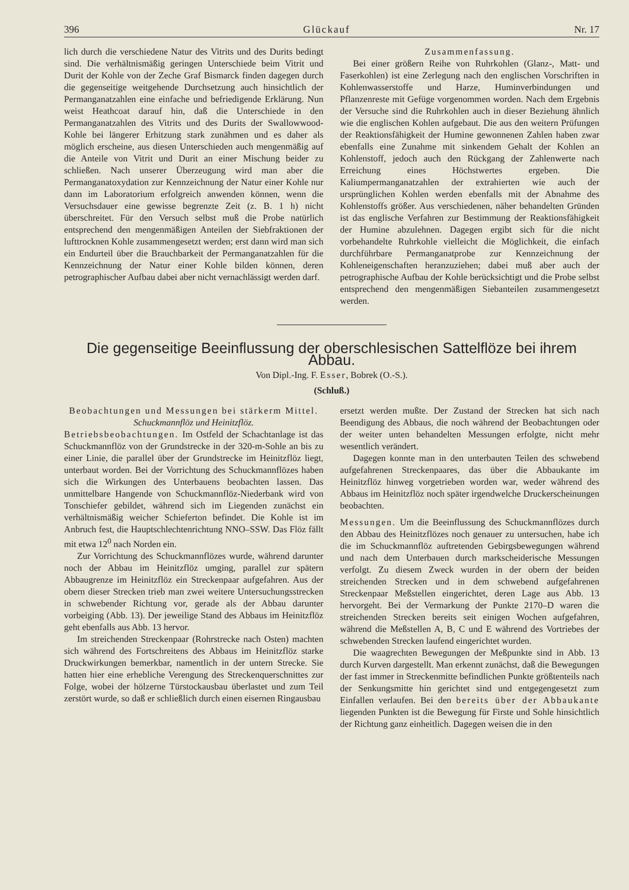396 Glückauf Nr. 17
lich durch die verschiedene Natur des Vitrits und des Durits bedingt sind. Die verhältnismäßig geringen Unterschiede beim Vitrit und Durit der Kohle von der Zeche Graf Bismarck finden dagegen durch die gegenseitige weitgehende Durchsetzung auch hinsichtlich der Permanganatzahlen eine einfache und befriedigende Erklärung. Nun weist Heathcoat darauf hin, daß die Unterschiede in den Permanganatzahlen des Vitrits und des Durits der Swallowwood-Kohle bei längerer Erhitzung stark zunähmen und es daher als möglich erscheine, aus diesen Unterschieden auch mengenmäßig auf die Anteile von Vitrit und Durit an einer Mischung beider zu schließen. Nach unserer Überzeugung wird man aber die Permanganatoxydation zur Kennzeichnung der Natur einer Kohle nur dann im Laboratorium erfolgreich anwenden können, wenn die Versuchsdauer eine gewisse begrenzte Zeit (z. B. 1 h) nicht überschreitet. Für den Versuch selbst muß die Probe natürlich entsprechend den mengenmäßigen Anteilen der Siebfraktionen der lufttrocknen Kohle zusammengesetzt werden; erst dann wird man sich ein Endurteil über die Brauchbarkeit der Permanganatzahlen für die Kennzeichnung der Natur einer Kohle bilden können, deren petrographischer Aufbau dabei aber nicht vernachlässigt werden darf.
Zusammenfassung.
Bei einer größern Reihe von Ruhrkohlen (Glanz-, Matt- und Faserkohlen) ist eine Zerlegung nach den englischen Vorschriften in Kohlenwasserstoffe und Harze, Huminverbindungen und Pflanzenreste mit Gefüge vorgenommen worden. Nach dem Ergebnis der Versuche sind die Ruhrkohlen auch in dieser Beziehung ähnlich wie die englischen Kohlen aufgebaut. Die aus den weitern Prüfungen der Reaktionsfähigkeit der Humine gewonnenen Zahlen haben zwar ebenfalls eine Zunahme mit sinkendem Gehalt der Kohlen an Kohlenstoff, jedoch auch den Rückgang der Zahlenwerte nach Erreichung eines Höchstwertes ergeben. Die Kaliumpermanganatzahlen der extrahierten wie auch der ursprünglichen Kohlen werden ebenfalls mit der Abnahme des Kohlenstoffs größer. Aus verschiedenen, näher behandelten Gründen ist das englische Verfahren zur Bestimmung der Reaktionsfähigkeit der Humine abzulehnen. Dagegen ergibt sich für die nicht vorbehandelte Ruhrkohle vielleicht die Möglichkeit, die einfach durchführbare Permanganatprobe zur Kennzeichnung der Kohleneigenschaften heranzuziehen; dabei muß aber auch der petrographische Aufbau der Kohle berücksichtigt und die Probe selbst entsprechend den mengenmäßigen Siebanteilen zusammengesetzt werden.
Die gegenseitige Beeinflussung der oberschlesischen Sattelflöze bei ihrem Abbau.
Von Dipl.-Ing. F. Esser, Bobrek (O.-S.).
(Schluß.)
Beobachtungen und Messungen bei stärkerm Mittel.
Schuckmannflöz und Heinitzflöz.
Betriebsbeobachtungen. Im Ostfeld der Schachtanlage ist das Schuckmannflöz von der Grundstrecke in der 320-m-Sohle an bis zu einer Linie, die parallel über der Grundstrecke im Heinitzflöz liegt, unterbaut worden. Bei der Vorrichtung des Schuckmannflözes haben sich die Wirkungen des Unterbauens beobachten lassen. Das unmittelbare Hangende von Schuckmannflöz-Niederbank wird von Tonschiefer gebildet, während sich im Liegenden zunächst ein verhältnismäßig weicher Schieferton befindet. Die Kohle ist im Anbruch fest, die Hauptschlechtenrichtung NNO–SSW. Das Flöz fällt mit etwa 12<sup>0</sup> nach Norden ein.
Zur Vorrichtung des Schuckmannflözes wurde, während darunter noch der Abbau im Heinitzflöz umging, parallel zur spätern Abbaugrenze im Heinitzflöz ein Streckenpaar aufgefahren. Aus der obern dieser Strecken trieb man zwei weitere Untersuchungsstrecken in schwebender Richtung vor, gerade als der Abbau darunter vorbeiging (Abb. 13). Der jeweilige Stand des Abbaus im Heinitzflöz geht ebenfalls aus Abb. 13 hervor.
Im streichenden Streckenpaar (Rohrstrecke nach Osten) machten sich während des Fortschreitens des Abbaus im Heinitzflöz starke Druckwirkungen bemerkbar, namentlich in der untern Strecke. Sie hatten hier eine erhebliche Verengung des Streckenquerschnittes zur Folge, wobei der hölzerne Türstockausbau überlastet und zum Teil zerstört wurde, so daß er schließlich durch einen eisernen Ringausbau
ersetzt werden mußte. Der Zustand der Strecken hat sich nach Beendigung des Abbaus, die noch während der Beobachtungen oder der weiter unten behandelten Messungen erfolgte, nicht mehr wesentlich verändert.
Dagegen konnte man in den unterbauten Teilen des schwebend aufgefahrenen Streckenpaares, das über die Abbaukante im Heinitzflöz hinweg vorgetrieben worden war, weder während des Abbaus im Heinitzflöz noch später irgendwelche Druckerscheinungen beobachten.
Messungen. Um die Beeinflussung des Schuckmannflözes durch den Abbau des Heinitzflözes noch genauer zu untersuchen, habe ich die im Schuckmannflöz auftretenden Gebirgsbewegungen während und nach dem Unterbauen durch markscheiderische Messungen verfolgt. Zu diesem Zweck wurden in der obern der beiden streichenden Strecken und in dem schwebend aufgefahrenen Streckenpaar Meßstellen eingerichtet, deren Lage aus Abb. 13 hervorgeht. Bei der Vermarkung der Punkte 2170–D waren die streichenden Strecken bereits seit einigen Wochen aufgefahren, während die Meßstellen A, B, C und E während des Vortriebes der schwebenden Strecken laufend eingerichtet wurden.
Die waagrechten Bewegungen der Meßpunkte sind in Abb. 13 durch Kurven dargestellt. Man erkennt zunächst, daß die Bewegungen der fast immer in Streckenmitte befindlichen Punkte größtenteils nach der Senkungsmitte hin gerichtet sind und entgegengesetzt zum Einfallen verlaufen. Bei den bereits über der Abbaukante liegenden Punkten ist die Bewegung für Firste und Sohle hinsichtlich der Richtung ganz einheitlich. Dagegen weisen die in den